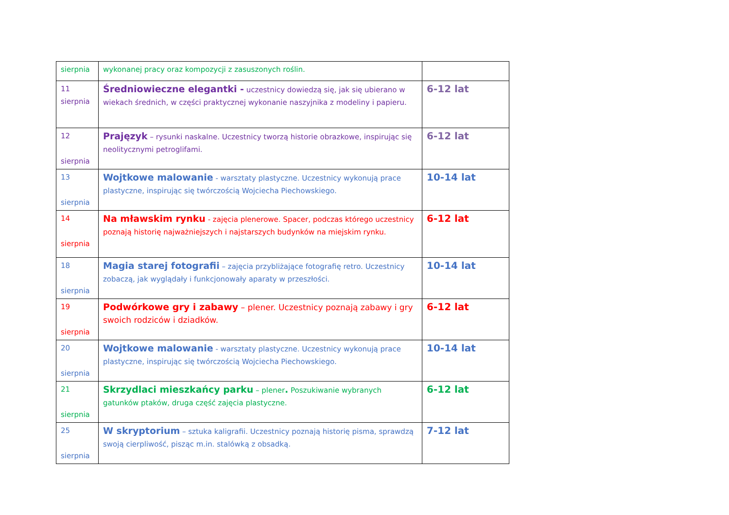| sierpnia | wykonanej pracy oraz kompozycji z zasuszonych roślin. | |
| 11 sierpnia | Średniowieczne elegantki - uczestnicy dowiedzą się, jak się ubierano w wiekach średnich, w części praktycznej wykonanie naszyjnika z modeliny i papieru. | 6-12 lat |
| 12 sierpnia | Prajęzyk – rysunki naskalne. Uczestnicy tworzą historie obrazkowe, inspirując się neolitycznymi petroglifami. | 6-12 lat |
| 13 sierpnia | Wojtkowe malowanie - warsztaty plastyczne. Uczestnicy wykonują prace plastyczne, inspirując się twórczością Wojciecha Piechowskiego. | 10-14 lat |
| 14 sierpnia | Na mławskim rynku - zajęcia plenerowe. Spacer, podczas którego uczestnicy poznają historię najważniejszych i najstarszych budynków na miejskim rynku. | 6-12 lat |
| 18 sierpnia | Magia starej fotografii – zajęcia przybliżające fotografię retro. Uczestnicy zobaczą, jak wyglądały i funkcjonowały aparaty w przeszłości. | 10-14 lat |
| 19 sierpnia | Podwórkowe gry i zabawy – plener. Uczestnicy poznają zabawy i gry swoich rodziców i dziadków. | 6-12 lat |
| 20 sierpnia | Wojtkowe malowanie - warsztaty plastyczne. Uczestnicy wykonują prace plastyczne, inspirując się twórczością Wojciecha Piechowskiego. | 10-14 lat |
| 21 sierpnia | Skrzydlaci mieszkańcy parku – plener . Poszukiwanie wybranych gatunków ptaków, druga część zajęcia plastyczne. | 6-12 lat |
| 25 sierpnia | W skryptorium – sztuka kaligrafii. Uczestnicy poznają historię pisma, sprawdzą swoją cierpliwość, pisząc m.in. stalówką z obsadką. | 7-12 lat |